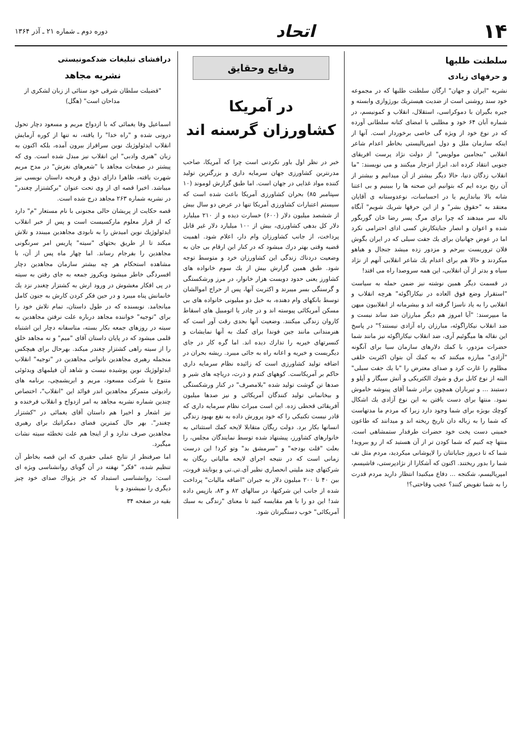۱۴
اتحاد
دوره دوم ـ شماره ۲۱ ـ آذر ۱۳۶۴
سلطنت طلبها
و حرفهای زیادی
نشریه "ایران و جهان" ارگان سلطنت طلبها که در مجموعه خود سند روشنی است از ضدیت هیستریك بورژوازی وابسته و جیره بگیران با دموکراسی، استقلال، انقلاب و کمونیسم، در شماره آبان ۶۴ خود و مطلبی با امضای کتانه سلطانی آورده که در نوع خود از ویژه گی خاصی برخوردار است. آنها از اینکه سازمان ملل و دول امپریالیستی بخاطر اعدام شاعر انقلابی "بنجامین مولویس" از دولت نژاد پرست افریقای جنوبی انتقاد کرده اند، ابراز انزجار میکنند و می نویسند: "ما انقلاب زدگان دنیا، حالا دیگر بیشتر از آن میدانیم و بیشتر از آن رنج برده ایم که بتوانیم این صحنه ها را ببینیم و بی اعتنا شانه بالا بیاندازیم یا در احساسات، نوعدوستانه ی آقایان معتقد به "حقوق بشر" و از این حرفها شریك شویم" آنگاه ناله سر میدهند که چرا برای مرگ پسر رضا خان گوربگور شده و اعوان و انصار جنایتکارش کسی ادای احترامی نکرد اما در عوض جهانیان برای یك جفت سیلی که در ایران بگوش فلان تروریست بیرحم و مزدور زده میشد جنجال و هیاهو میکردند و حالا هم برای اعدام یك شاعر انقلابی آنهم از نژاد سیاه و بدتر از آن انقلابی، این همه سروصدا راه می افتد!
در قسمت دیگر همین نوشته نیز ضمن حمله به سیاست "استقرار وضع فوق العاده در نیکاراگوئه" هرچه انقلاب و انقلابی را به یاد ناسزا گرفته اند و بیشرمانه از انقلابیون میهن ما میپرسند: "آیا امروز هم دیگر مبارزان ضد ساند نیست و ضد انقلاب نیکاراگوئه، مبارزان راه آزادی نیستند؟" در پاسخ این نقاله ها میگوئیم آری، ضد انقلاب نیکاراگوئه نیز مانند شما حضرات مزدور، با کمك دلارهای سازمان سیا برای آنگونه "آزادی" مبارزه میکنند که به کمك آن بتوان اکثریت خلقی مظلوم را غارت کرد و صدای معترض را "با یك جفت سیلی" البته از نوع کابل برق و شوك الکتریکی و آتش سیگار و آپلو و دستبند ... و تیرباران همچون برادر شما آقای پینوشه خاموش نمود. منتها برای دست یافتن به این نوع آزادی یك اشکال کوچك بویژه برای شما وجود دارد زیرا که مردم ما مدتهاست که شما را به زباله دان تاریخ ریخته اند و میدانند که طاعون خمینی دست پخت خود حضرات طرفدار ستمشاهی است. منتها چه کنیم که شما کودن تر از آن هستید که از رو ببروید! شما که تا دیروز جنایاتتان را لاپوشانی میکردید، مردم مثل تف شما را بدور ریختند. اکنون که آشکارا از نژادپرستی، فاشیسم، امپریالیسم، شکنجه ... دفاع میکنیدا انتظار دارید مردم قدرت را به شما تفویض کنند؟ عجب وقاحتی؟!
وقایع وحقایق
در آمریکا
کشاورزان گرسنه اند
خبر در نظر اول باور نکردنی است چرا که آمریکا، صاحب مدرنترین کشاورزی جهان سرمایه داری و بزرگترین تولید کننده مواد غذایی در جهان است. اما طبق گزارش لوموند (۱۰ سپتامبر ۸۵) بحران کشاورزی آمریکا باعث شده است که سیستم اعتبارات کشاورزی آمریکا تنها در عرض دو سال بیش از ششصد میلیون دلار (۶۰۰) خسارت دیده و از ۲۱۰ میلیارد دلار کل بدهی کشاورزی، بیش از ۱۰۰ میلیارد دلار غیر قابل پرداخت، از جانب کشاورزان وام دار، اعلام شود. اهمیت قضیه وقتی بهتر درك میشود که در کنار این ارقام بی جان به وضعیت دردناك زندگی این کشاورزان خرد و متوسط توجه شود. طبق همین گزارش بیش از یك سوم خانواده های کشاورز یعنی حدود دویست هزار خانوار، در مرز ورشکستگی و گرسنگی بسر میبرند و اکثریت آنها، پس از حراج اموالشان توسط بانکهای وام دهنده، به خیل دو میلیونی خانواده های بی مسکن آمریکائی پیوسته اند و در چادر یا اتومبیل های اسقاط کاروان زندگی میکنند. وضعیت آنها بحدی رقت آور است که هنرمندانی مانند جین فوندا برای کمك به آنها نمایشات و کنسرتهای خیریه را تدارك دیده اند. اما گره کار در جای دیگریست و خیریه و اعانه راه به جائی میبرد. ریشه بحران در اضافه تولید کشاورزی است که زائیده نظام سرمایه داری حاکم بر آمریکاست. کوههای کندم و ذرت، دریاچه های شیر و صدها تن گوشت تولید شده "بلامصرف" در کنار ورشکستگی و بیخانمانی تولید کنندگان آمریکائی و نیز صدها میلیون آفریقائی قحطی زده. این است میراث نظام سرمایه داری که قادر نیست تکنیکی را که خود پرورش داده به نفع بهبود زندگی انسانها بکار برد. دولت ریگان متقابلا لایحه کمك استثنائی به خانوارهای کشاورز، پیشنهاد شده توسط نمایندگان مجلس، را بعلت "قلت بودجه" و "سرمشق بد" وتو کرد! این درست زمانی است که در نتیجه اجرای لایحه مالیاتی ریگان به شرکتهای چند ملیتی انحصاری نظیر آی.تی.تی و یونایتد فروت، بین ۴۰ تا ۲۰۰ میلیون دلار به جبران "اضافه مالیات" پرداخت شده از جانب این شرکتها، در سالهای ۸۲ و ۸۳، بازپس داده شد! این دو را با هم مقایسه کنید تا معنای "زندگی به سبك آمریکائی" خوب دستگیرتان شود.
درافشای تبلیغات ضدکمونیستی
نشریه مجاهد
"فضیلت سلطان شرقی خود ستائی از زبان لشکری از مداحان است" (هگل)
اسماعیل وفا یغمائی که با ازدواج مریم و مسعود دچار تحول درونی شده و "راه خدا" را یافته، نه تنها از کوره آزمایش انقلاب ایدئولوژیك نوین سرافراز بیرون آمده، بلکه اکنون به زبان "هنری وادبی" این انقلاب نیز مبدل شده است. وی که پیشتر در صفحات مجاهد با "شعرهای نغزش" در مدح مریم شهرت یافته، ظاهرا دارای ذوق و قریحه داستان نویسی نیز میباشد. اخیرا قصه ای از وی تحت عنوان "برکشتزار چغندر" در نشریه شماره ۲۶۳ مجاهد درج شده است.
قصه حکایت از پریشان حالی مجنونی با نام مستعار "م" دارد که از قرار معلوم مارکسیست است و پس از خبر انقلاب ایدئولوژیك نوین امیدش را به نابودی مجاهدین میبندد و تلاش میکند تا از طریق بحثهای "سیته" پاریس امر سرنگونی مجاهدین را بفرجام رساند. اما چهار ماه پس از آن، با مشاهده استحکام هر چه بیشتر سازمان مجاهدین دچار افسردگی خاطر میشود ویکروز جمعه به جای رفتن به سیته در پی افکار مغشوش در ورود ارش به کشتزار چغندر نزد یك خانمانش پناه میبرد و در حین فکر کردن کارش به جنون کامل میانجامد. نویسنده که در طول داستان، تمام تلاش خود را برای "توجیه" خواننده مجاهد درباره علت نرفتن مجاهدین به سیته در روزهای جمعه بکار بسته، متاسفانه دچار این اشتباه قلمی میشود که در پایان داستان آقای "میم" و نه مجاهد خلق را از سیته راهی کشتزار چغندر میکند. بهرحال برای هیچکس منجمله رهبری مجاهدین ناتوانی مجاهدین در "توجیه" انقلاب ایدئولوژیك نوین پوشیده نیست و شاهد آن فیلمهای ویدئوئی متنوع با شرکت مسعود، مریم و ابریشمچی، برنامه های رادیوئی متمرکز مجاهدین اندر فوائد این "انقلاب"، اختصاص چندین شماره نشریه مجاهد به امر ازدواج و انقلاب فرخنده و نیز اشعار و اخیرا هم داستان آقای یغمائی در "کشتزار چغندر". بهر حال کمترین فضای دمکراتیك برای رهبری مجاهدین صرف ندارد و از اینجا هم علت تخطئه سیته نشات میگیرد.
اما صرفنظر از نتایج عملی حقیری که این قصه بخاطر آن تنظیم شده، "فکر" نهفته در آن گویای روانشناسی ویژه ای است: روانشناسی استبداد که جز پژواك صدای خود چیز دیگری را نمیشنود و با
بقیه در صفحه ۳۴